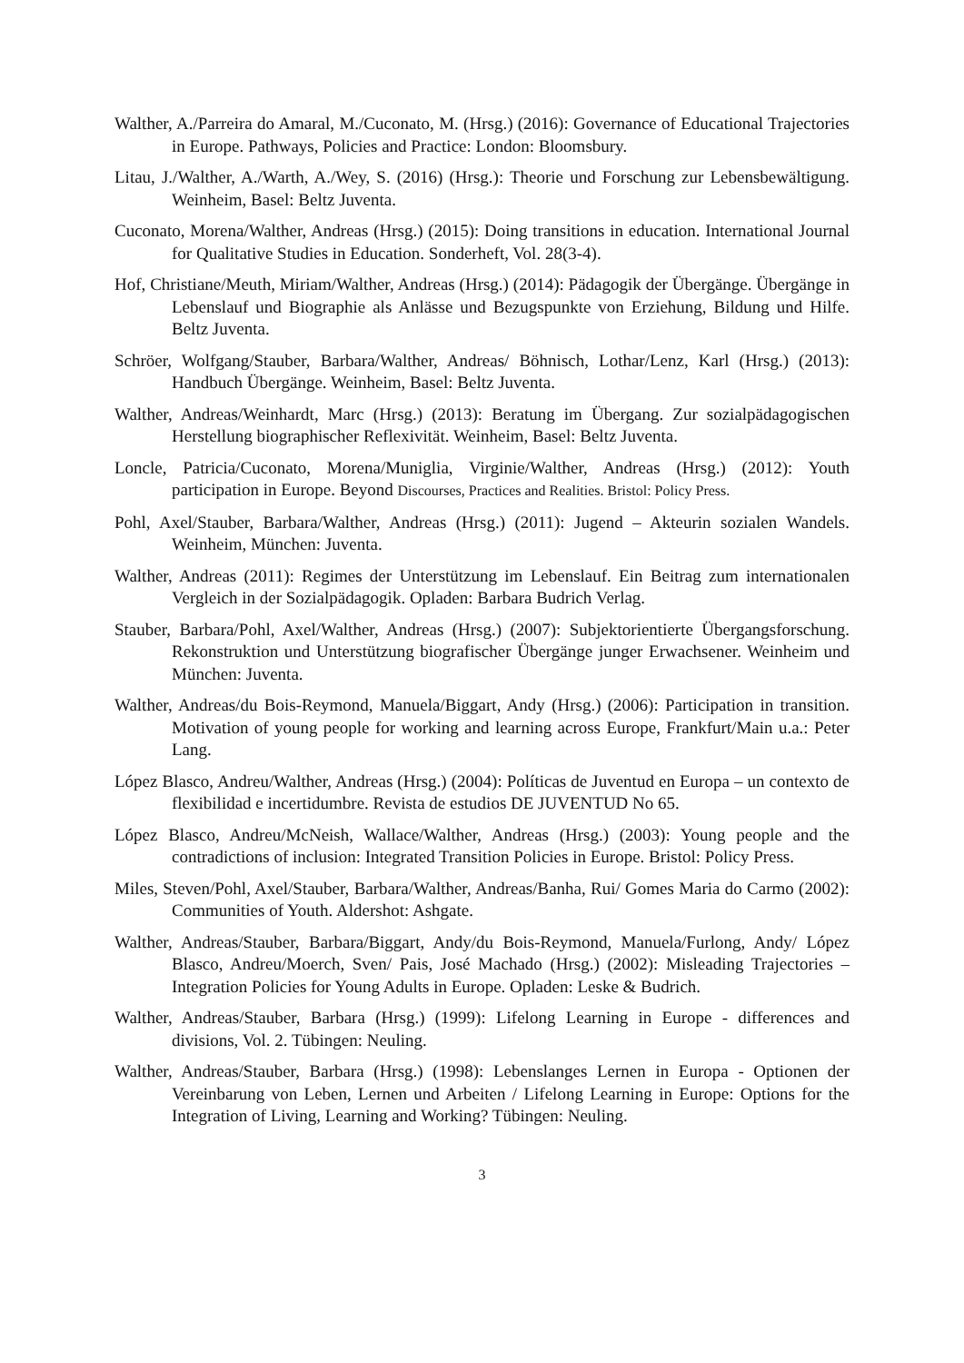Walther, A./Parreira do Amaral, M./Cuconato, M. (Hrsg.) (2016): Governance of Educational Trajectories in Europe. Pathways, Policies and Practice: London: Bloomsbury.
Litau, J./Walther, A./Warth, A./Wey, S. (2016) (Hrsg.): Theorie und Forschung zur Lebensbewältigung. Weinheim, Basel: Beltz Juventa.
Cuconato, Morena/Walther, Andreas (Hrsg.) (2015): Doing transitions in education. International Journal for Qualitative Studies in Education. Sonderheft, Vol. 28(3-4).
Hof, Christiane/Meuth, Miriam/Walther, Andreas (Hrsg.) (2014): Pädagogik der Übergänge. Übergänge in Lebenslauf und Biographie als Anlässe und Bezugspunkte von Erziehung, Bildung und Hilfe. Beltz Juventa.
Schröer, Wolfgang/Stauber, Barbara/Walther, Andreas/ Böhnisch, Lothar/Lenz, Karl (Hrsg.) (2013): Handbuch Übergänge. Weinheim, Basel: Beltz Juventa.
Walther, Andreas/Weinhardt, Marc (Hrsg.) (2013): Beratung im Übergang. Zur sozialpädagogischen Herstellung biographischer Reflexivität. Weinheim, Basel: Beltz Juventa.
Loncle, Patricia/Cuconato, Morena/Muniglia, Virginie/Walther, Andreas (Hrsg.) (2012): Youth participation in Europe. Beyond Discourses, Practices and Realities. Bristol: Policy Press.
Pohl, Axel/Stauber, Barbara/Walther, Andreas (Hrsg.) (2011): Jugend – Akteurin sozialen Wandels. Weinheim, München: Juventa.
Walther, Andreas (2011): Regimes der Unterstützung im Lebenslauf. Ein Beitrag zum internationalen Vergleich in der Sozialpädagogik. Opladen: Barbara Budrich Verlag.
Stauber, Barbara/Pohl, Axel/Walther, Andreas (Hrsg.) (2007): Subjektorientierte Übergangsforschung. Rekonstruktion und Unterstützung biografischer Übergänge junger Erwachsener. Weinheim und München: Juventa.
Walther, Andreas/du Bois-Reymond, Manuela/Biggart, Andy (Hrsg.) (2006): Participation in transition. Motivation of young people for working and learning across Europe, Frankfurt/Main u.a.: Peter Lang.
López Blasco, Andreu/Walther, Andreas (Hrsg.) (2004): Políticas de Juventud en Europa – un contexto de flexibilidad e incertidumbre. Revista de estudios DE JUVENTUD No 65.
López Blasco, Andreu/McNeish, Wallace/Walther, Andreas (Hrsg.) (2003): Young people and the contradictions of inclusion: Integrated Transition Policies in Europe. Bristol: Policy Press.
Miles, Steven/Pohl, Axel/Stauber, Barbara/Walther, Andreas/Banha, Rui/ Gomes Maria do Carmo (2002): Communities of Youth. Aldershot: Ashgate.
Walther, Andreas/Stauber, Barbara/Biggart, Andy/du Bois-Reymond, Manuela/Furlong, Andy/ López Blasco, Andreu/Moerch, Sven/ Pais, José Machado (Hrsg.) (2002): Misleading Trajectories – Integration Policies for Young Adults in Europe. Opladen: Leske & Budrich.
Walther, Andreas/Stauber, Barbara (Hrsg.) (1999): Lifelong Learning in Europe - differences and divisions, Vol. 2. Tübingen: Neuling.
Walther, Andreas/Stauber, Barbara (Hrsg.) (1998): Lebenslanges Lernen in Europa - Optionen der Vereinbarung von Leben, Lernen und Arbeiten / Lifelong Learning in Europe: Options for the Integration of Living, Learning and Working? Tübingen: Neuling.
3